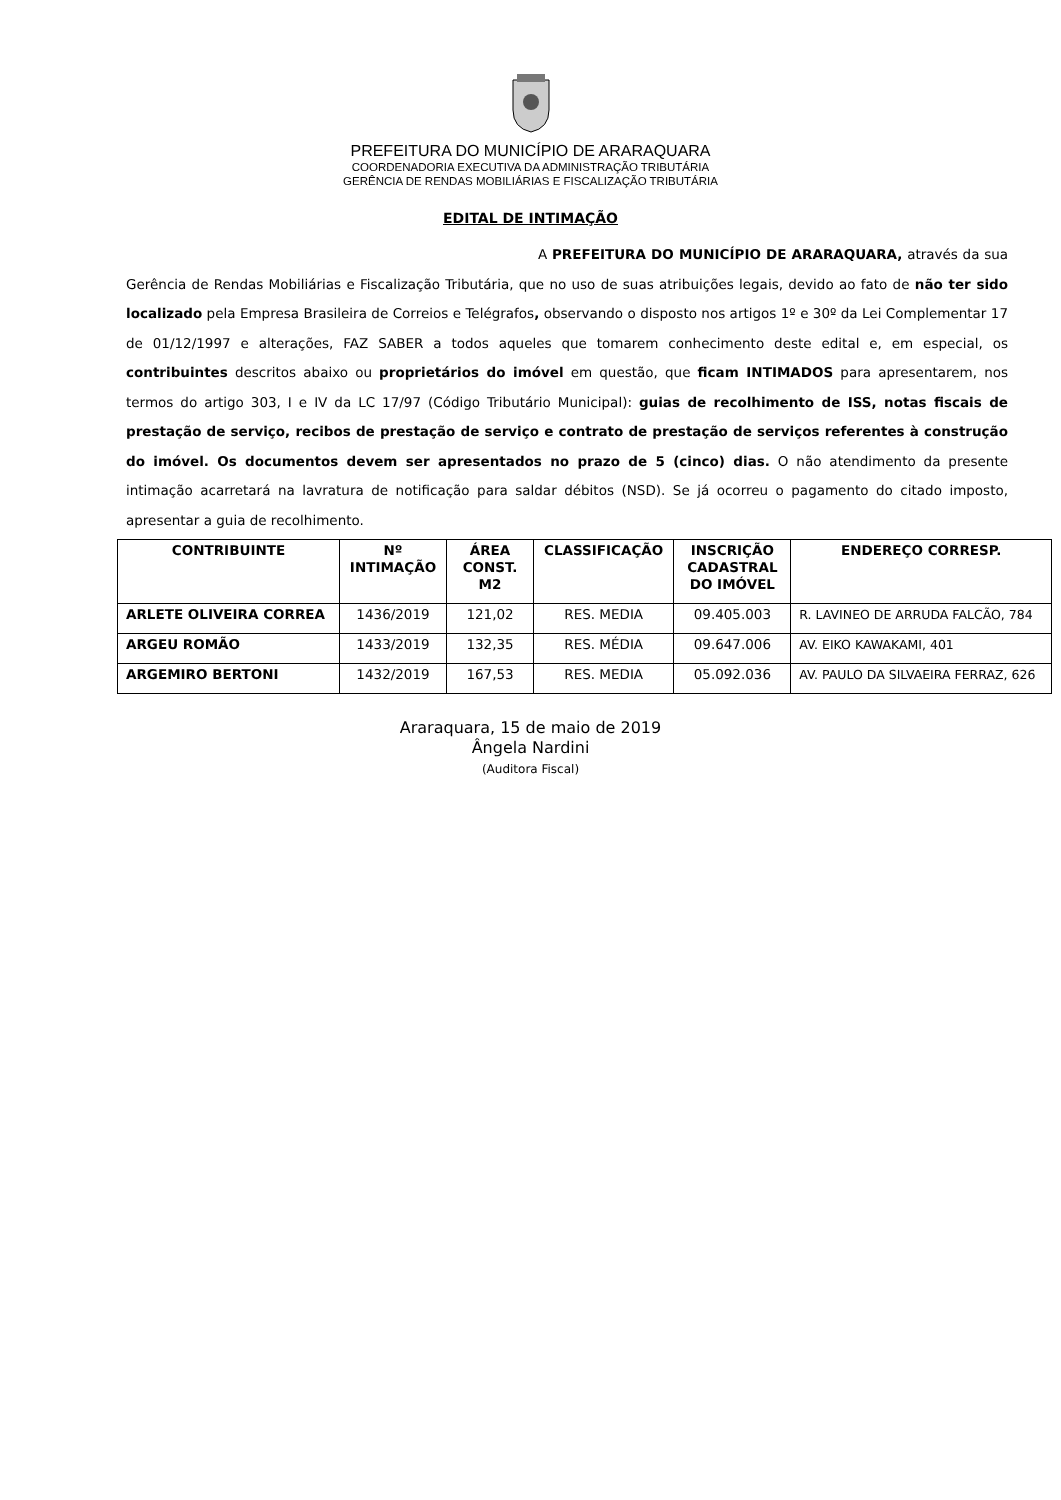PREFEITURA DO MUNICÍPIO DE ARARAQUARA
COORDENADORIA EXECUTIVA DA ADMINISTRAÇÃO TRIBUTÁRIA
GERÊNCIA DE RENDAS MOBILIÁRIAS E FISCALIZAÇÃO TRIBUTÁRIA
EDITAL DE INTIMAÇÃO
A PREFEITURA DO MUNICÍPIO DE ARARAQUARA, através da sua Gerência de Rendas Mobiliárias e Fiscalização Tributária, que no uso de suas atribuições legais, devido ao fato de não ter sido localizado pela Empresa Brasileira de Correios e Telégrafos, observando o disposto nos artigos 1º e 30º da Lei Complementar 17 de 01/12/1997 e alterações, FAZ SABER a todos aqueles que tomarem conhecimento deste edital e, em especial, os contribuintes descritos abaixo ou proprietários do imóvel em questão, que ficam INTIMADOS para apresentarem, nos termos do artigo 303, I e IV da LC 17/97 (Código Tributário Municipal): guias de recolhimento de ISS, notas fiscais de prestação de serviço, recibos de prestação de serviço e contrato de prestação de serviços referentes à construção do imóvel. Os documentos devem ser apresentados no prazo de 5 (cinco) dias. O não atendimento da presente intimação acarretará na lavratura de notificação para saldar débitos (NSD). Se já ocorreu o pagamento do citado imposto, apresentar a guia de recolhimento.
| CONTRIBUINTE | Nº INTIMAÇÃO | ÁREA CONST. M2 | CLASSIFICAÇÃO | INSCRIÇÃO CADASTRAL DO IMÓVEL | ENDEREÇO CORRESP. |
| --- | --- | --- | --- | --- | --- |
| ARLETE OLIVEIRA CORREA | 1436/2019 | 121,02 | RES. MEDIA | 09.405.003 | R. LAVINEO DE ARRUDA FALCÃO, 784 |
| ARGEU ROMÃO | 1433/2019 | 132,35 | RES. MÉDIA | 09.647.006 | AV. EIKO KAWAKAMI, 401 |
| ARGEMIRO BERTONI | 1432/2019 | 167,53 | RES. MEDIA | 05.092.036 | AV. PAULO DA SILVAEIRA FERRAZ, 626 |
Araraquara, 15 de maio de 2019
Ângela Nardini
(Auditora Fiscal)